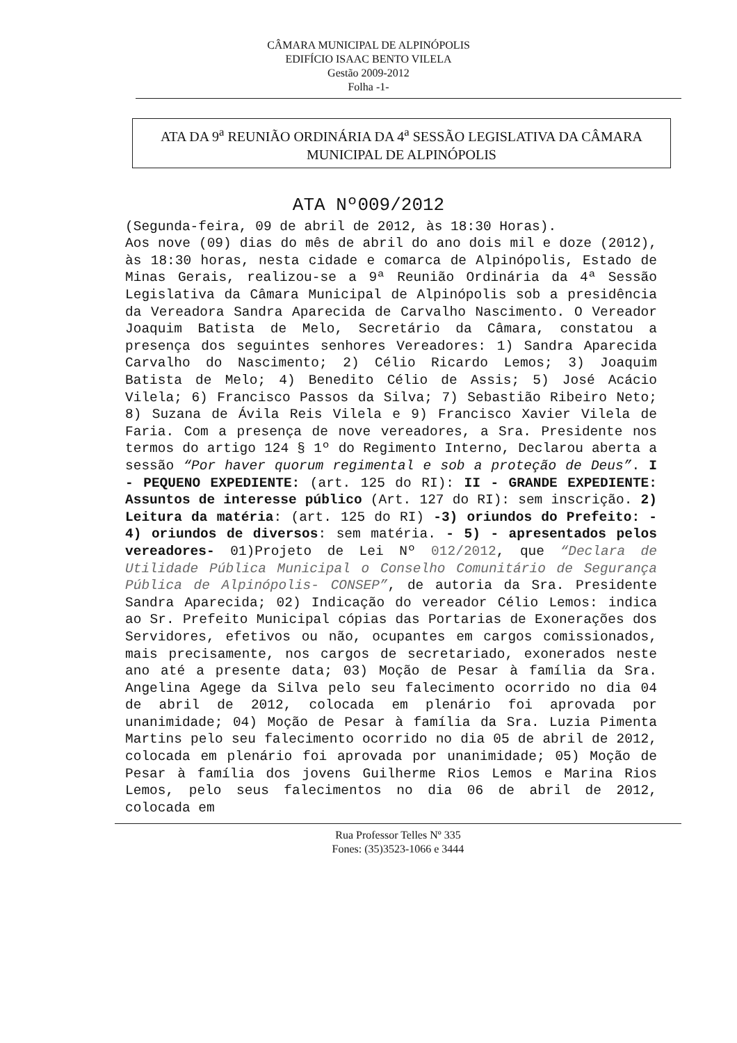CÂMARA MUNICIPAL DE ALPINÓPOLIS
EDIFÍCIO ISAAC BENTO VILELA
Gestão 2009-2012
Folha -1-
ATA DA 9<sup>a</sup> REUNIÃO ORDINÁRIA DA 4<sup>a</sup> SESSÃO LEGISLATIVA DA CÂMARA MUNICIPAL DE ALPINÓPOLIS
ATA Nº009/2012
(Segunda-feira, 09 de abril de 2012, às 18:30 Horas).
Aos nove (09) dias do mês de abril do ano dois mil e doze (2012), às 18:30 horas, nesta cidade e comarca de Alpinópolis, Estado de Minas Gerais, realizou-se a 9ª Reunião Ordinária da 4ª Sessão Legislativa da Câmara Municipal de Alpinópolis sob a presidência da Vereadora Sandra Aparecida de Carvalho Nascimento. O Vereador Joaquim Batista de Melo, Secretário da Câmara, constatou a presença dos seguintes senhores Vereadores: 1) Sandra Aparecida Carvalho do Nascimento; 2) Célio Ricardo Lemos; 3) Joaquim Batista de Melo; 4) Benedito Célio de Assis; 5) José Acácio Vilela; 6) Francisco Passos da Silva; 7) Sebastião Ribeiro Neto; 8) Suzana de Ávila Reis Vilela e 9) Francisco Xavier Vilela de Faria. Com a presença de nove vereadores, a Sra. Presidente nos termos do artigo 124 § 1º do Regimento Interno, Declarou aberta a sessão “Por haver quorum regimental e sob a proteção de Deus”. I - PEQUENO EXPEDIENTE: (art. 125 do RI): II - GRANDE EXPEDIENTE: Assuntos de interesse público (Art. 127 do RI): sem inscrição. 2) Leitura da matéria: (art. 125 do RI) -3) oriundos do Prefeito: - 4) oriundos de diversos: sem matéria. - 5) - apresentados pelos vereadores- 01)Projeto de Lei Nº 012/2012, que “Declara de Utilidade Pública Municipal o Conselho Comunitário de Segurança Pública de Alpinópolis- CONSEP”, de autoria da Sra. Presidente Sandra Aparecida; 02) Indicação do vereador Célio Lemos: indica ao Sr. Prefeito Municipal cópias das Portarias de Exonerações dos Servidores, efetivos ou não, ocupantes em cargos comissionados, mais precisamente, nos cargos de secretariado, exonerados neste ano até a presente data; 03) Moção de Pesar à família da Sra. Angelina Agege da Silva pelo seu falecimento ocorrido no dia 04 de abril de 2012, colocada em plenário foi aprovada por unanimidade; 04) Moção de Pesar à família da Sra. Luzia Pimenta Martins pelo seu falecimento ocorrido no dia 05 de abril de 2012, colocada em plenário foi aprovada por unanimidade; 05) Moção de Pesar à família dos jovens Guilherme Rios Lemos e Marina Rios Lemos, pelo seus falecimentos no dia 06 de abril de 2012, colocada em
Rua Professor Telles Nº 335
Fones: (35)3523-1066 e 3444